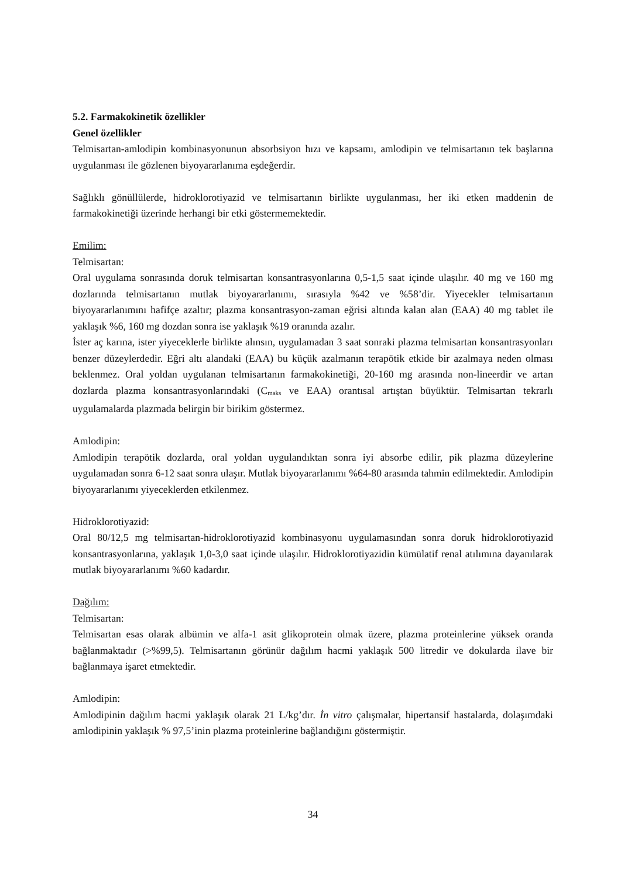5.2. Farmakokinetik özellikler
Genel özellikler
Telmisartan-amlodipin kombinasyonunun absorbsiyon hızı ve kapsamı, amlodipin ve telmisartanın tek başlarına uygulanması ile gözlenen biyoyararlanıma eşdeğerdir.
Sağlıklı gönüllülerde, hidroklorotiyazid ve telmisartanın birlikte uygulanması, her iki etken maddenin de farmakokinetiği üzerinde herhangi bir etki göstermemektedir.
Emilim:
Telmisartan:
Oral uygulama sonrasında doruk telmisartan konsantrasyonlarına 0,5-1,5 saat içinde ulaşılır. 40 mg ve 160 mg dozlarında telmisartanın mutlak biyoyararlanımı, sırasıyla %42 ve %58’dir. Yiyecekler telmisartanın biyoyararlanımını hafifçe azaltır; plazma konsantrasyon-zaman eğrisi altında kalan alan (EAA) 40 mg tablet ile yaklaşık %6, 160 mg dozdan sonra ise yaklaşık %19 oranında azalır.
İster aç karına, ister yiyeceklerle birlikte alınsın, uygulamadan 3 saat sonraki plazma telmisartan konsantrasyonları benzer düzeylerdedir. Eğri altı alandaki (EAA) bu küçük azalmanın terapötik etkide bir azalmaya neden olması beklenmez. Oral yoldan uygulanan telmisartanın farmakokinetiği, 20-160 mg arasında non-lineerdir ve artan dozlarda plazma konsantrasyonlarındaki (C<sub>maks</sub> ve EAA) orantısal artıştan büyüktür. Telmisartan tekrarlı uygulamalarda plazmada belirgin bir birikim göstermez.
Amlodipin:
Amlodipin terapötik dozlarda, oral yoldan uygulandıktan sonra iyi absorbe edilir, pik plazma düzeylerine uygulamadan sonra 6-12 saat sonra ulaşır. Mutlak biyoyararlanımı %64-80 arasında tahmin edilmektedir. Amlodipin biyoyararlanımı yiyeceklerden etkilenmez.
Hidroklorotiyazid:
Oral 80/12,5 mg telmisartan-hidroklorotiyazid kombinasyonu uygulamasından sonra doruk hidroklorotiyazid konsantrasyonlarına, yaklaşık 1,0-3,0 saat içinde ulaşılır. Hidroklorotiyazidin kümülatif renal atılımına dayanılarak mutlak biyoyararlanımı %60 kadardır.
Dağılım:
Telmisartan:
Telmisartan esas olarak albümin ve alfa-1 asit glikoprotein olmak üzere, plazma proteinlerine yüksek oranda bağlanmaktadır (>%99,5). Telmisartanın görünür dağılım hacmi yaklaşık 500 litredir ve dokularda ilave bir bağlanmaya işaret etmektedir.
Amlodipin:
Amlodipinin dağılım hacmi yaklaşık olarak 21 L/kg’dır. İn vitro çalışmalar, hipertansif hastalarda, dolaşımdaki amlodipinin yaklaşık % 97,5’inin plazma proteinlerine bağlandığını göstermiştir.
34